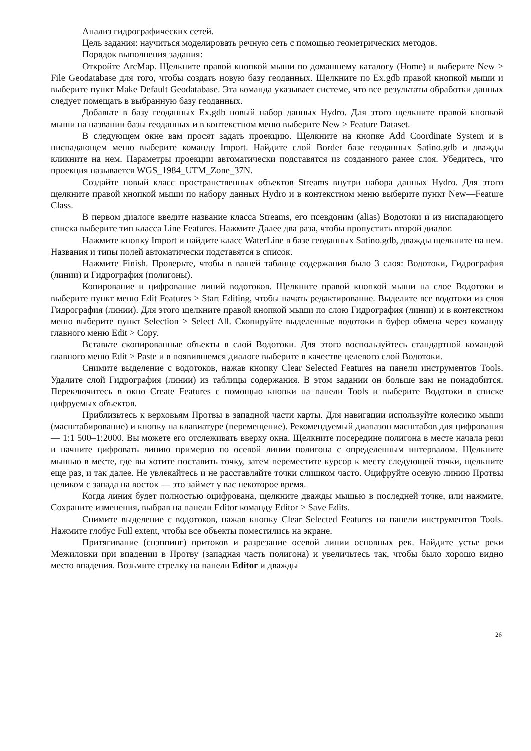Анализ гидрографических сетей.
Цель задания: научиться моделировать речную сеть с помощью геометрических методов.
Порядок выполнения задания:
Откройте ArcMap. Щелкните правой кнопкой мыши по домашнему каталогу (Home) и выберите New > File Geodatabase для того, чтобы создать новую базу геоданных. Щелкните по Ex.gdb правой кнопкой мыши и выберите пункт Make Default Geodatabase. Эта команда указывает системе, что все результаты обработки данных следует помещать в выбранную базу геоданных.
Добавьте в базу геоданных Ex.gdb новый набор данных Hydro. Для этого щелкните правой кнопкой мыши на названии базы геоданных и в контекстном меню выберите New > Feature Dataset.
В следующем окне вам просят задать проекцию. Щелкните на кнопке Add Coordinate System и в ниспадающем меню выберите команду Import. Найдите слой Border базе геоданных Satino.gdb и дважды кликните на нем. Параметры проекции автоматически подставятся из созданного ранее слоя. Убедитесь, что проекция называется WGS_1984_UTM_Zone_37N.
Создайте новый класс пространственных объектов Streams внутри набора данных Hydro. Для этого щелкните правой кнопкой мыши по набору данных Hydro и в контекстном меню выберите пункт New—Feature Class.
В первом диалоге введите название класса Streams, его псевдоним (alias) Водотоки и из ниспадающего списка выберите тип класса Line Features. Нажмите Далее два раза, чтобы пропустить второй диалог.
Нажмите кнопку Import и найдите класс WaterLine в базе геоданных Satino.gdb, дважды щелкните на нем. Названия и типы полей автоматически подставятся в список.
Нажмите Finish. Проверьте, чтобы в вашей таблице содержания было 3 слоя: Водотоки, Гидрография (линии) и Гидрография (полигоны).
Копирование и цифрование линий водотоков. Щелкните правой кнопкой мыши на слое Водотоки и выберите пункт меню Edit Features > Start Editing, чтобы начать редактирование. Выделите все водотоки из слоя Гидрография (линии). Для этого щелкните правой кнопкой мыши по слою Гидрография (линии) и в контекстном меню выберите пункт Selection > Select All. Скопируйте выделенные водотоки в буфер обмена через команду главного меню Edit > Copy.
Вставьте скопированные объекты в слой Водотоки. Для этого воспользуйтесь стандартной командой главного меню Edit > Paste и в появившемся диалоге выберите в качестве целевого слой Водотоки.
Снимите выделение с водотоков, нажав кнопку Clear Selected Features на панели инструментов Tools. Удалите слой Гидрография (линии) из таблицы содержания. В этом задании он больше вам не понадобится. Переключитесь в окно Create Features с помощью кнопки на панели Tools и выберите Водотоки в списке цифруемых объектов.
Приблизьтесь к верховьям Протвы в западной части карты. Для навигации используйте колесико мыши (масштабирование) и кнопку на клавиатуре (перемещение). Рекомендуемый диапазон масштабов для цифрования — 1:1 500–1:2000. Вы можете его отслеживать вверху окна. Щелкните посередине полигона в месте начала реки и начните цифровать линию примерно по осевой линии полигона с определенным интервалом. Щелкните мышью в месте, где вы хотите поставить точку, затем переместите курсор к месту следующей точки, щелкните еще раз, и так далее. Не увлекайтесь и не расставляйте точки слишком часто. Оцифруйте осевую линию Протвы целиком с запада на восток — это займет у вас некоторое время.
Когда линия будет полностью оцифрована, щелкните дважды мышью в последней точке, или нажмите. Сохраните изменения, выбрав на панели Editor команду Editor > Save Edits.
Снимите выделение с водотоков, нажав кнопку Clear Selected Features на панели инструментов Tools. Нажмите глобус Full extent, чтобы все объекты поместились на экране.
Притягивание (снэппинг) притоков и разрезание осевой линии основных рек. Найдите устье реки Межиловки при впадении в Протву (западная часть полигона) и увеличьтесь так, чтобы было хорошо видно место впадения. Возьмите стрелку на панели Editor и дважды
26